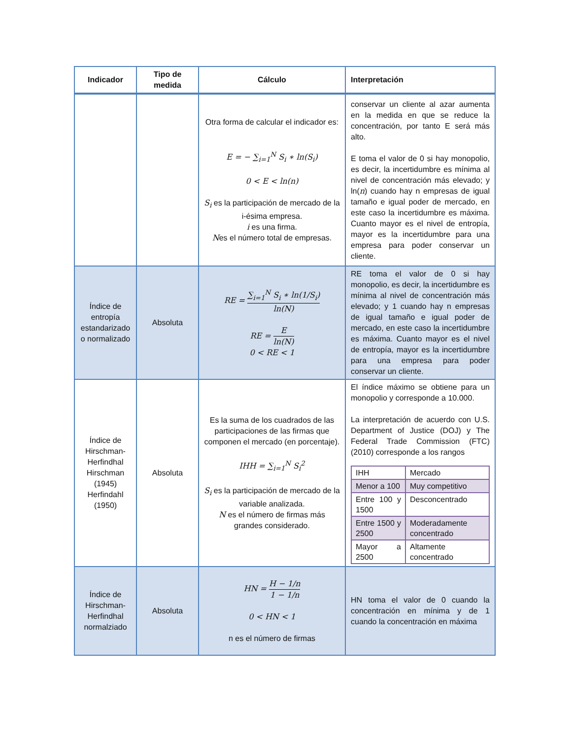| Indicador | Tipo de medida | Cálculo | Interpretación |
| --- | --- | --- | --- |
| | | Otra forma de calcular el indicador es: E = − ∑<sub>i=1</sub><sup>N</sup> S<sub>i</sub> ∗ ln(S<sub>i</sub>) 0 < E < ln(n) S<sub>i</sub> es la participación de mercado de la i-ésima empresa. i es una firma. N es el número total de empresas. | conservar un cliente al azar aumenta en la medida en que se reduce la concentración, por tanto E será más alto. E toma el valor de 0 si hay monopolio, es decir, la incertidumbre es mínima al nivel de concentración más elevado; y ln( n ) cuando hay n empresas de igual tamaño e igual poder de mercado, en este caso la incertidumbre es máxima. Cuanto mayor es el nivel de entropía, mayor es la incertidumbre para una empresa para poder conservar un cliente. |
| Índice de entropía estandarizado o normalizado | Absoluta | RE = ∑<sub>i=1</sub><sup>N</sup> S<sub>i</sub> ∗ ln(1/S<sub>i</sub>) ln(N) RE = E ln(N) 0 < RE < 1 | RE toma el valor de 0 si hay monopolio, es decir, la incertidumbre es mínima al nivel de concentración más elevado; y 1 cuando hay n empresas de igual tamaño e igual poder de mercado, en este caso la incertidumbre es máxima. Cuanto mayor es el nivel de entropía, mayor es la incertidumbre para una empresa para poder conservar un cliente. |
| Índice de Hirschman-Herfindhal Hirschman (1945) Herfindahl (1950) | Absoluta | Es la suma de los cuadrados de las participaciones de las firmas que componen el mercado (en porcentaje). IHH = ∑<sub>i=1</sub><sup>N</sup> S<sub>i</sub><sup>2</sup> S<sub>i</sub> es la participación de mercado de la variable analizada. N es el número de firmas más grandes considerado. | El índice máximo se obtiene para un monopolio y corresponde a 10.000. La interpretación de acuerdo con U.S. Department of Justice (DOJ) y The Federal Trade Commission (FTC) (2010) corresponde a los rangos / IHH / Mercado / / Menor a 100 / Muy competitivo / / Entre 100 y 1500 / Desconcentrado / / Entre 1500 y 2500 / Moderadamente concentrado / / Mayor a 2500 / Altamente concentrado / |
| Índice de Hirschman-Herfindhal normalziado | Absoluta | HN = H − 1/n 1 − 1/n 0 < HN < 1 n es el número de firmas | HN toma el valor de 0 cuando la concentración en mínima y de 1 cuando la concentración en máxima |